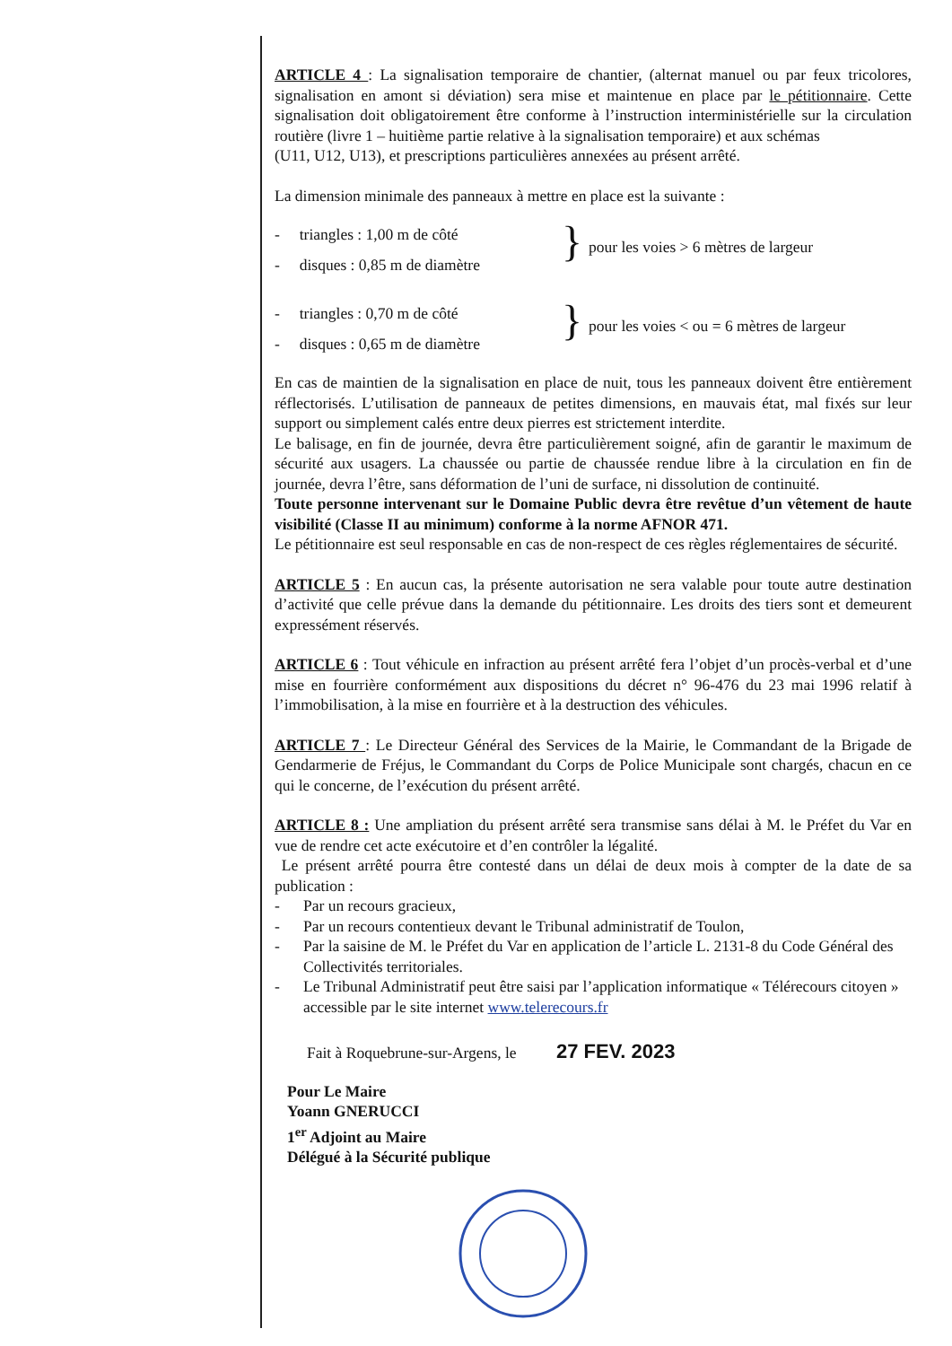ARTICLE 4 : La signalisation temporaire de chantier, (alternat manuel ou par feux tricolores, signalisation en amont si déviation) sera mise et maintenue en place par le pétitionnaire. Cette signalisation doit obligatoirement être conforme à l’instruction interministérielle sur la circulation routière (livre 1 – huitième partie relative à la signalisation temporaire) et aux schémas
(U11, U12, U13), et prescriptions particulières annexées au présent arrêté.
La dimension minimale des panneaux à mettre en place est la suivante :
- triangles : 1,00 m de côté
- disques : 0,85 m de diamètre
}
pour les voies > 6 mètres de largeur
- triangles : 0,70 m de côté
- disques : 0,65 m de diamètre
}
pour les voies < ou = 6 mètres de largeur
En cas de maintien de la signalisation en place de nuit, tous les panneaux doivent être entièrement réflectorisés. L’utilisation de panneaux de petites dimensions, en mauvais état, mal fixés sur leur support ou simplement calés entre deux pierres est strictement interdite.
Le balisage, en fin de journée, devra être particulièrement soigné, afin de garantir le maximum de sécurité aux usagers. La chaussée ou partie de chaussée rendue libre à la circulation en fin de journée, devra l’être, sans déformation de l’uni de surface, ni dissolution de continuité.
Toute personne intervenant sur le Domaine Public devra être revêtue d’un vêtement de haute visibilité (Classe II au minimum) conforme à la norme AFNOR 471.
Le pétitionnaire est seul responsable en cas de non-respect de ces règles réglementaires de sécurité.
ARTICLE 5 : En aucun cas, la présente autorisation ne sera valable pour toute autre destination d’activité que celle prévue dans la demande du pétitionnaire. Les droits des tiers sont et demeurent expressément réservés.
ARTICLE 6 : Tout véhicule en infraction au présent arrêté fera l’objet d’un procès-verbal et d’une mise en fourrière conformément aux dispositions du décret n° 96-476 du 23 mai 1996 relatif à l’immobilisation, à la mise en fourrière et à la destruction des véhicules.
ARTICLE 7 : Le Directeur Général des Services de la Mairie, le Commandant de la Brigade de Gendarmerie de Fréjus, le Commandant du Corps de Police Municipale sont chargés, chacun en ce qui le concerne, de l’exécution du présent arrêté.
ARTICLE 8 : Une ampliation du présent arrêté sera transmise sans délai à M. le Préfet du Var en vue de rendre cet acte exécutoire et d’en contrôler la légalité.
Le présent arrêté pourra être contesté dans un délai de deux mois à compter de la date de sa publication :
- Par un recours gracieux,
- Par un recours contentieux devant le Tribunal administratif de Toulon,
- Par la saisine de M. le Préfet du Var en application de l’article L. 2131-8 du Code Général des Collectivités territoriales.
- Le Tribunal Administratif peut être saisi par l’application informatique « Télérecours citoyen » accessible par le site internet www.telerecours.fr
Fait à Roquebrune-sur-Argens, le 27 FEV. 2023
Pour Le Maire
Yoann GNERUCCI
1<sup>er</sup> Adjoint au Maire
Délégué à la Sécurité publique